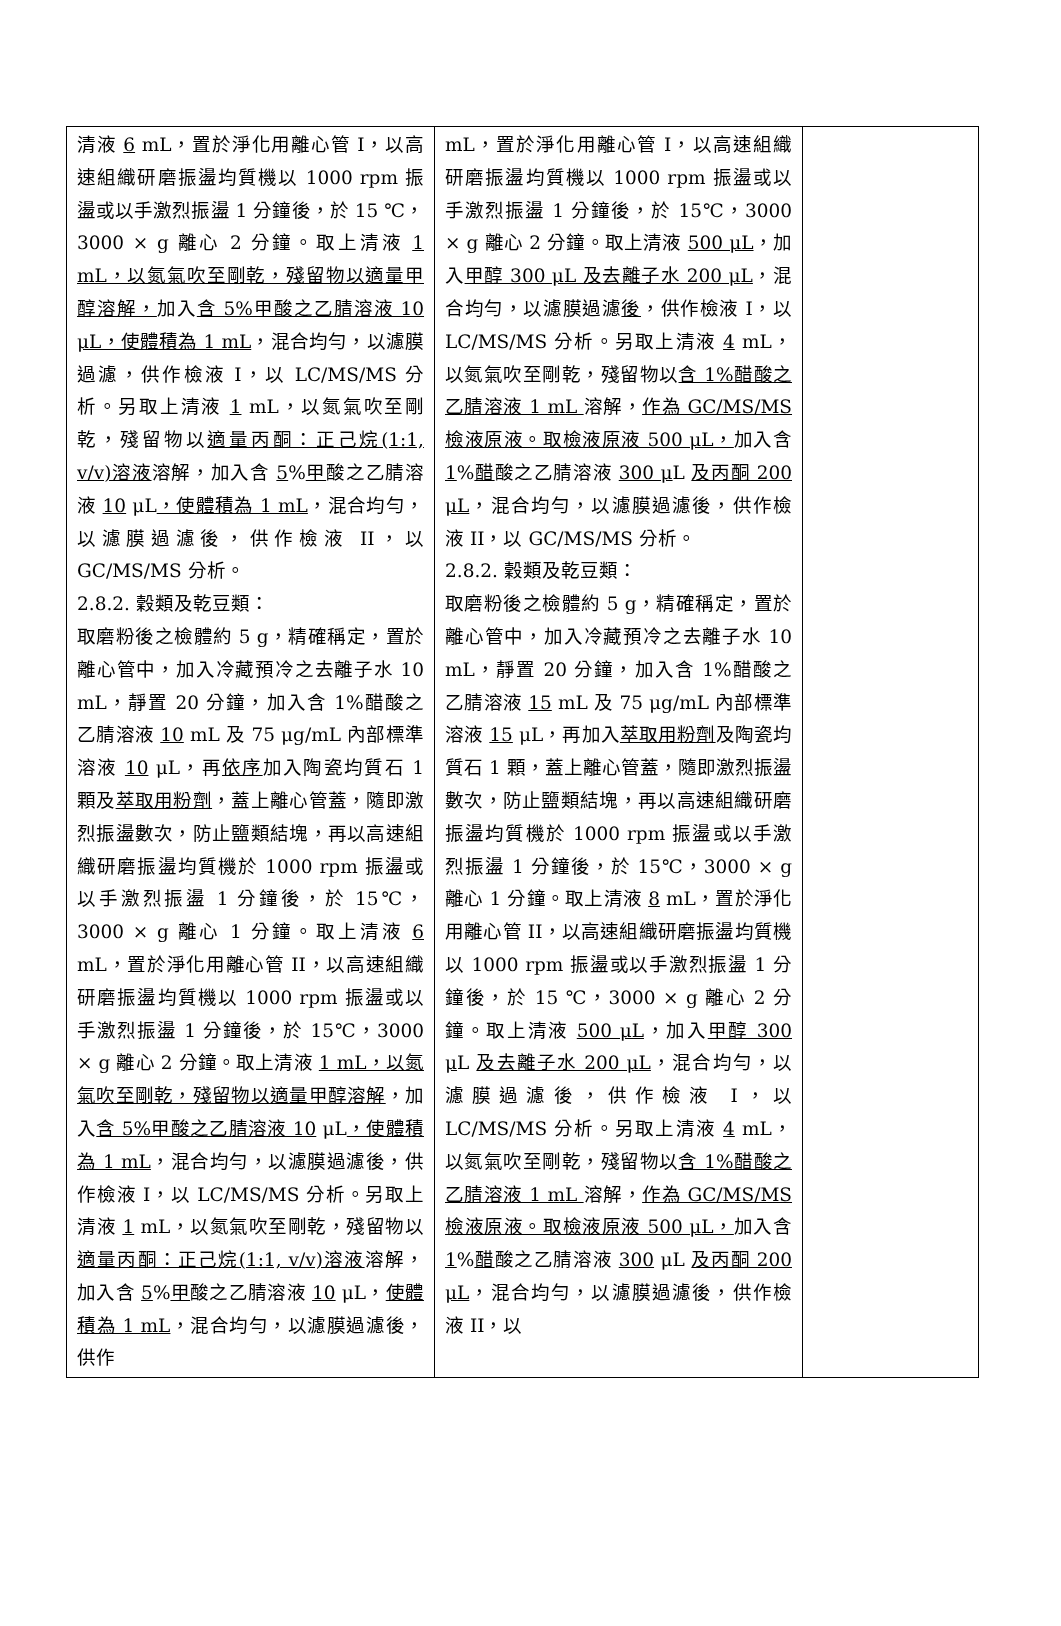| 清液 6 mL，置於淨化用離心管 I，以高速組織研磨振盪均質機以 1000 rpm 振盪或以手激烈振盪 1 分鐘後，於 15 ℃，3000 × g 離心 2 分鐘。取上清液 1 mL，以氮氣吹至剛乾，殘留物以適量甲醇溶解， 加入 含 5%甲酸之乙腈溶液 10 μL，使體積為 1 mL ，混合均勻，以濾膜過濾，供作檢液 I，以 LC/MS/MS 分析。另取上清液 1 mL，以氮氣吹至剛乾，殘留物以 適量丙酮：正己烷(1:1, v/v)溶液 溶解，加入含 5 % 甲 酸之乙腈溶液 10 μL ，使體積為 1 mL ，混合均勻，以濾膜過濾後，供作檢液 II，以 GC/MS/MS 分析。 2.8.2. 穀類及乾豆類： 取磨粉後之檢體約 5 g，精確稱定，置於離心管中，加入冷藏預冷之去離子水 10 mL，靜置 20 分鐘，加入含 1%醋酸之乙腈溶液 10 mL 及 75 μg/mL 內部標準溶液 10 μL，再 依序 加入陶瓷均質石 1 顆及 萃取用粉劑 ，蓋上離心管蓋，隨即激烈振盪數次，防止鹽類結塊，再以高速組織研磨振盪均質機於 1000 rpm 振盪或以手激烈振盪 1 分鐘後，於 15℃，3000 × g 離心 1 分鐘。取上清液 6 mL，置於淨化用離心管 II，以高速組織研磨振盪均質機以 1000 rpm 振盪或以手激烈振盪 1 分鐘後，於 15℃，3000 × g 離心 2 分鐘。取上清液 1 mL，以氮氣吹至剛乾，殘留物以適量甲醇溶解 ，加入 含 5%甲酸之乙腈溶液 10 μL ，使體積為 1 mL ，混合均勻，以濾膜過濾後，供作檢液 I，以 LC/MS/MS 分析。另取上清液 1 mL，以氮氣吹至剛乾，殘留物以 適量丙酮：正己烷(1:1, v/v)溶液 溶解，加入含 5 % 甲 酸之乙腈溶液 10 μL， 使體積為 1 mL ，混合均勻，以濾膜過濾後，供作 | mL，置於淨化用離心管 I，以高速組織研磨振盪均質機以 1000 rpm 振盪或以手激烈振盪 1 分鐘後，於 15℃，3000 × g 離心 2 分鐘。取上清液 500 μL ，加入 甲醇 300 μL 及去離子水 200 μL ，混合均勻，以濾膜過濾 後 ，供作檢液 I，以 LC/MS/MS 分析。另取上清液 4 mL，以氮氣吹至剛乾，殘留物以 含 1%醋酸之乙腈溶液 1 mL 溶解， 作為 GC/MS/MS 檢液原液。取檢液原液 500 μL， 加入含 1 % 醋 酸之乙腈溶液 300 μ L 及丙酮 200 μL ，混合均勻，以濾膜過濾後，供作檢液 II，以 GC/MS/MS 分析。 2.8.2. 穀類及乾豆類： 取磨粉後之檢體約 5 g，精確稱定，置於離心管中，加入冷藏預冷之去離子水 10 mL，靜置 20 分鐘，加入含 1%醋酸之乙腈溶液 15 mL 及 75 μg/mL 內部標準溶液 15 μL，再加入 萃取用粉劑 及陶瓷均質石 1 顆，蓋上離心管蓋，隨即激烈振盪數次，防止鹽類結塊，再以高速組織研磨振盪均質機於 1000 rpm 振盪或以手激烈振盪 1 分鐘後，於 15℃，3000 × g 離心 1 分鐘。取上清液 8 mL，置於淨化用離心管 II，以高速組織研磨振盪均質機以 1000 rpm 振盪或以手激烈振盪 1 分鐘後，於 15 ℃，3000 × g 離心 2 分鐘。取上清液 500 μL ，加入 甲醇 300 μ L 及去離子水 200 μL ，混合均勻，以濾膜過濾後，供作檢液 I，以 LC/MS/MS 分析。另取上清液 4 mL，以氮氣吹至剛乾，殘留物以 含 1%醋酸之乙腈溶液 1 mL 溶解， 作為 GC/MS/MS 檢液原液。取檢液原液 500 μL， 加入含 1 % 醋 酸之乙腈溶液 300 μL 及丙酮 200 μL ，混合均勻，以濾膜過濾後，供作檢液 II，以 | |